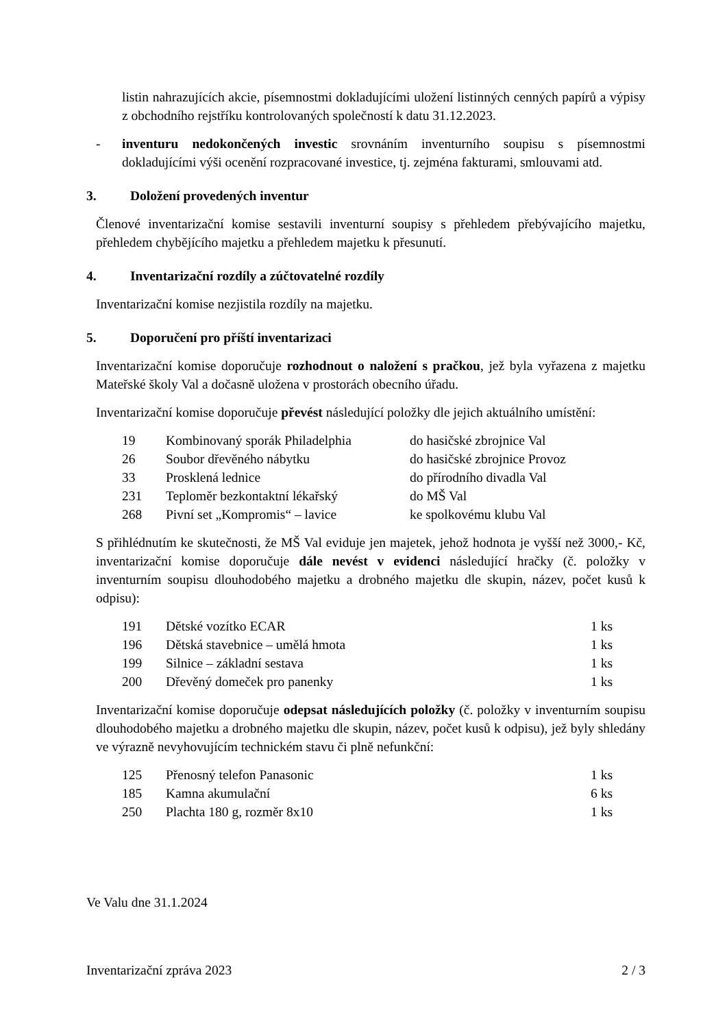listin nahrazujících akcie, písemnostmi dokladujícími uložení listinných cenných papírů a výpisy z obchodního rejstříku kontrolovaných společností k datu 31.12.2023.
- inventuru nedokončených investic srovnáním inventurního soupisu s písemnostmi dokladujícími výši ocenění rozpracované investice, tj. zejména fakturami, smlouvami atd.
3. Doložení provedených inventur
Členové inventarizační komise sestavili inventurní soupisy s přehledem přebývajícího majetku, přehledem chybějícího majetku a přehledem majetku k přesunutí.
4. Inventarizační rozdíly a zúčtovatelné rozdíly
Inventarizační komise nezjistila rozdíly na majetku.
5. Doporučení pro příští inventarizaci
Inventarizační komise doporučuje rozhodnout o naložení s pračkou, jež byla vyřazena z majetku Mateřské školy Val a dočasně uložena v prostorách obecního úřadu.
Inventarizační komise doporučuje převést následující položky dle jejich aktuálního umístění:
| 19 | Kombinovaný sporák Philadelphia | do hasičské zbrojnice Val |
| 26 | Soubor dřevěného nábytku | do hasičské zbrojnice Provoz |
| 33 | Prosklená lednice | do přírodního divadla Val |
| 231 | Teploměr bezkontaktní lékařský | do MŠ Val |
| 268 | Pivní set „Kompromis“ – lavice | ke spolkovému klubu Val |
S přihlédnutím ke skutečnosti, že MŠ Val eviduje jen majetek, jehož hodnota je vyšší než 3000,- Kč, inventarizační komise doporučuje dále nevést v evidenci následující hračky (č. položky v inventurním soupisu dlouhodobého majetku a drobného majetku dle skupin, název, počet kusů k odpisu):
| 191 | Dětské vozítko ECAR | 1 ks |
| 196 | Dětská stavebnice – umělá hmota | 1 ks |
| 199 | Silnice – základní sestava | 1 ks |
| 200 | Dřevěný domeček pro panenky | 1 ks |
Inventarizační komise doporučuje odepsat následujících položky (č. položky v inventurním soupisu dlouhodobého majetku a drobného majetku dle skupin, název, počet kusů k odpisu), jež byly shledány ve výrazně nevyhovujícím technickém stavu či plně nefunkční:
| 125 | Přenosný telefon Panasonic | 1 ks |
| 185 | Kamna akumulační | 6 ks |
| 250 | Plachta 180 g, rozměr 8x10 | 1 ks |
Ve Valu dne 31.1.2024
Inventarizační zpráva 2023 2 / 3